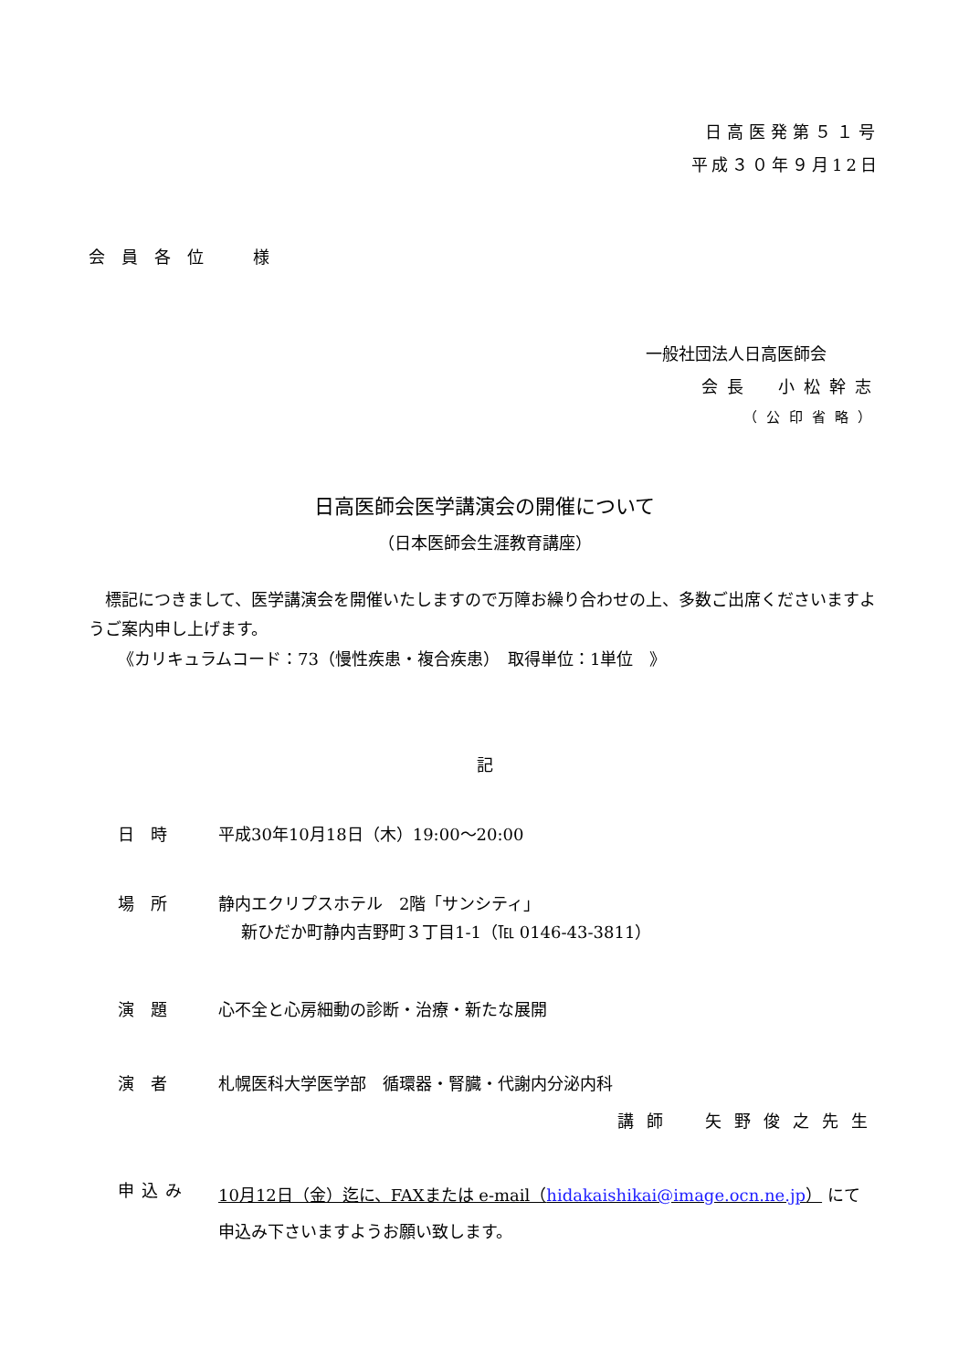日高医発第５１号
平成３０年９月12日
会員各位　様
一般社団法人日高医師会
会長　小松幹志
（公印省略）
日高医師会医学講演会の開催について
（日本医師会生涯教育講座）
　標記につきまして、医学講演会を開催いたしますので万障お繰り合わせの上、多数ご出席くださいますようご案内申し上げます。
《カリキュラムコード：73（慢性疾患・複合疾患）　取得単位：1単位　》
記
日時 平成30年10月18日（木）19:00～20:00
場所 静内エクリプスホテル　2階「サンシティ」
新ひだか町静内吉野町３丁目1-1（℡ 0146-43-3811）
演題 心不全と心房細動の診断・治療・新たな展開
演者 札幌医科大学医学部　循環器・腎臓・代謝内分泌内科
講師　矢野俊之先生
申込み 10月12日（金）迄に、FAXまたは e-mail（hidakaishikai@image.ocn.ne.jp） にて
申込み下さいますようお願い致します。